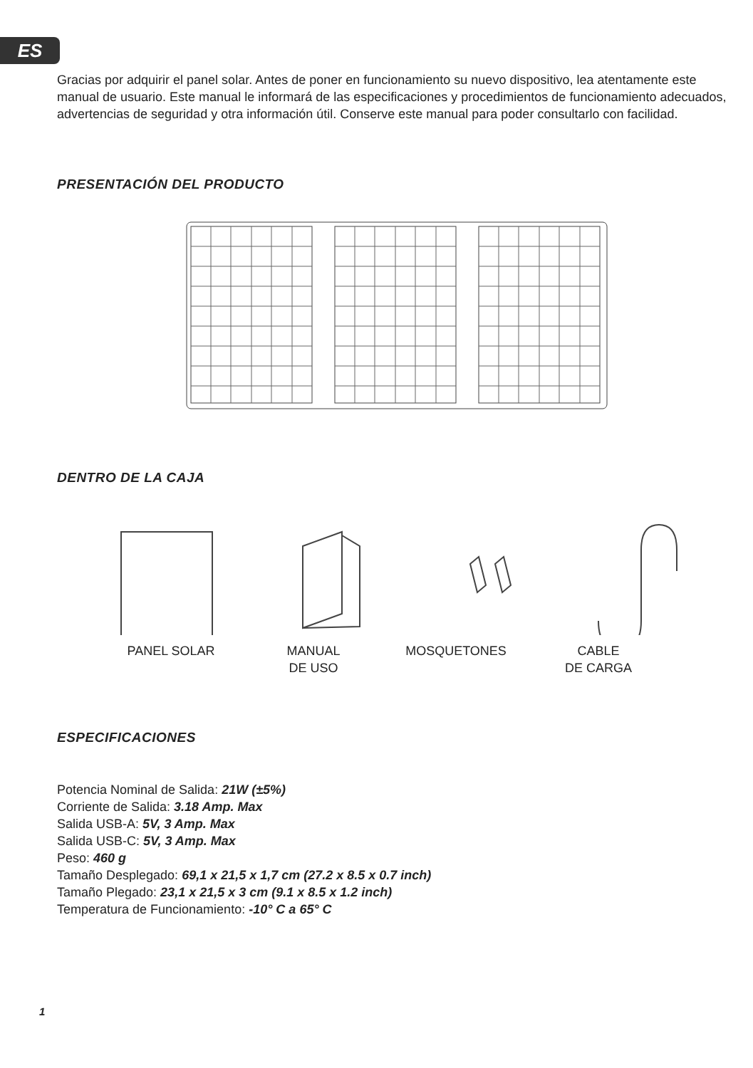ES
Gracias por adquirir el panel solar. Antes de poner en funcionamiento su nuevo dispositivo, lea atentamente este manual de usuario. Este manual le informará de las especificaciones y procedimientos de funcionamiento adecuados, advertencias de seguridad y otra información útil. Conserve este manual para poder consultarlo con facilidad.
PRESENTACIÓN DEL PRODUCTO
DENTRO DE LA CAJA
PANEL SOLAR MANUAL
DE USO
MOSQUETONES CABLE
DE CARGA
ESPECIFICACIONES
Potencia Nominal de Salida: 21W (±5%)
Corriente de Salida: 3.18 Amp. Max
Salida USB-A: 5V, 3 Amp. Max
Salida USB-C: 5V, 3 Amp. Max
Peso: 460 g
Tamaño Desplegado: 69,1 x 21,5 x 1,7 cm (27.2 x 8.5 x 0.7 inch)
Tamaño Plegado: 23,1 x 21,5 x 3 cm (9.1 x 8.5 x 1.2 inch)
Temperatura de Funcionamiento: -10° C a 65° C
1